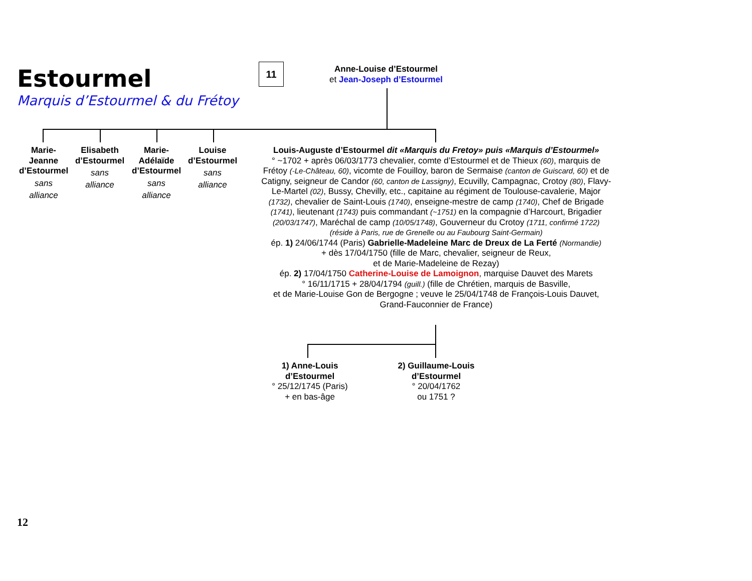Estourmel
Marquis d’Estourmel & du Frétoy
11
Anne-Louise d’Estourmel
et Jean-Joseph d’Estourmel
Marie-
Jeanne
d’Estourmel
sans
alliance
Elisabeth
d’Estourmel
sans
alliance
Marie-
Adélaïde
d’Estourmel
sans
alliance
Louise
d’Estourmel
sans
alliance
Louis-Auguste d’Estourmel dit «Marquis du Fretoy» puis «Marquis d’Estourmel»
° ~1702 + après 06/03/1773 chevalier, comte d’Estourmel et de Thieux (60), marquis de Frétoy (-Le-Château, 60), vicomte de Fouilloy, baron de Sermaise (canton de Guiscard, 60) et de Catigny, seigneur de Candor (60, canton de Lassigny), Ecuvilly, Campagnac, Crotoy (80), Flavy-Le-Martel (02), Bussy, Chevilly, etc., capitaine au régiment de Toulouse-cavalerie, Major (1732), chevalier de Saint-Louis (1740), enseigne-mestre de camp (1740), Chef de Brigade (1741), lieutenant (1743) puis commandant (~1751) en la compagnie d’Harcourt, Brigadier (20/03/1747), Maréchal de camp (10/05/1748), Gouverneur du Crotoy (1711, confirmé 1722)
(réside à Paris, rue de Grenelle ou au Faubourg Saint-Germain)
ép. 1) 24/06/1744 (Paris) Gabrielle-Madeleine Marc de Dreux de La Ferté (Normandie)
+ dès 17/04/1750 (fille de Marc, chevalier, seigneur de Reux,
et de Marie-Madeleine de Rezay)
ép. 2) 17/04/1750 Catherine-Louise de Lamoignon, marquise Dauvet des Marets
° 16/11/1715 + 28/04/1794 (guill.) (fille de Chrétien, marquis de Basville,
et de Marie-Louise Gon de Bergogne ; veuve le 25/04/1748 de François-Louis Dauvet,
Grand-Fauconnier de France)
1) Anne-Louis
d’Estourmel
° 25/12/1745 (Paris)
+ en bas-âge
2) Guillaume-Louis
d’Estourmel
° 20/04/1762
ou 1751 ?
12